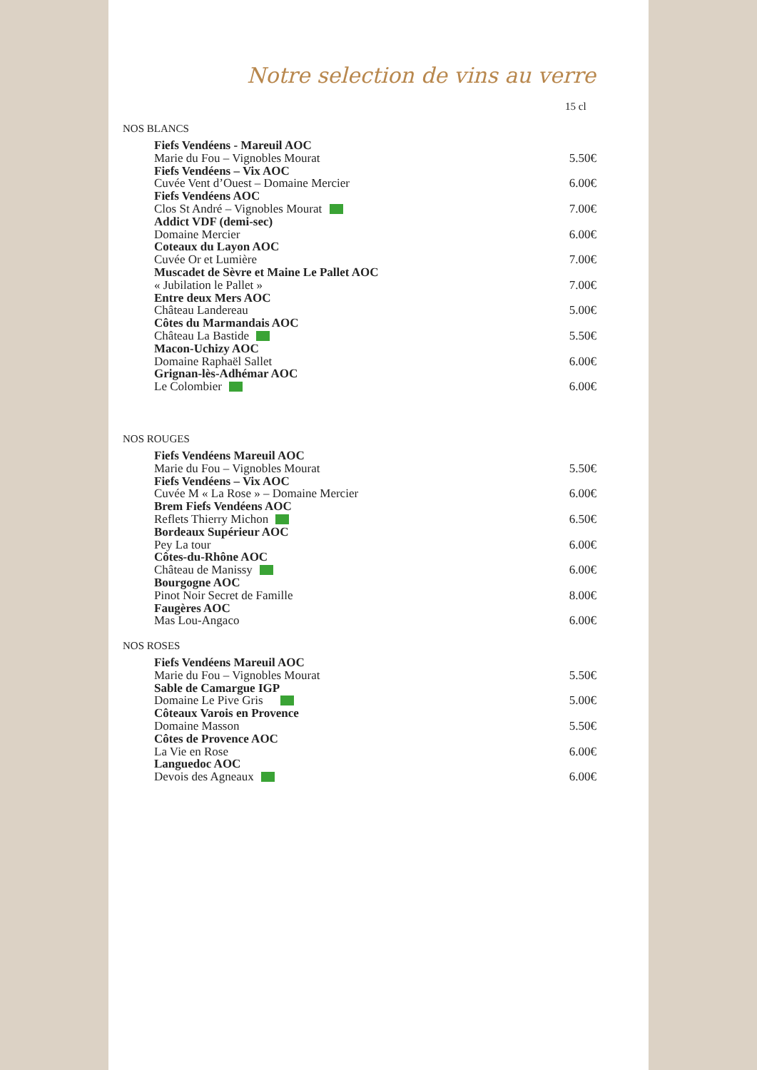Notre selection de vins au verre
15 cl
NOS BLANCS
| Fiefs Vendéens - Mareuil AOC | |
| Marie du Fou – Vignobles Mourat | 5.50€ |
| Fiefs Vendéens – Vix AOC | |
| Cuvée Vent d’Ouest – Domaine Mercier | 6.00€ |
| Fiefs Vendéens AOC | |
| Clos St André – Vignobles Mourat | 7.00€ |
| Addict VDF (demi-sec) | |
| Domaine Mercier | 6.00€ |
| Coteaux du Layon AOC | |
| Cuvée Or et Lumière | 7.00€ |
| Muscadet de Sèvre et Maine Le Pallet AOC | |
| « Jubilation le Pallet » | 7.00€ |
| Entre deux Mers AOC | |
| Château Landereau | 5.00€ |
| Côtes du Marmandais AOC | |
| Château La Bastide | 5.50€ |
| Macon-Uchizy AOC | |
| Domaine Raphaël Sallet | 6.00€ |
| Grignan-lès-Adhémar AOC | |
| Le Colombier | 6.00€ |
NOS ROUGES
| Fiefs Vendéens Mareuil AOC | |
| Marie du Fou – Vignobles Mourat | 5.50€ |
| Fiefs Vendéens – Vix AOC | |
| Cuvée M « La Rose » – Domaine Mercier | 6.00€ |
| Brem Fiefs Vendéens AOC | |
| Reflets Thierry Michon | 6.50€ |
| Bordeaux Supérieur AOC | |
| Pey La tour | 6.00€ |
| Côtes-du-Rhône AOC | |
| Château de Manissy | 6.00€ |
| Bourgogne AOC | |
| Pinot Noir Secret de Famille | 8.00€ |
| Faugères AOC | |
| Mas Lou-Angaco | 6.00€ |
NOS ROSES
| Fiefs Vendéens Mareuil AOC | |
| Marie du Fou – Vignobles Mourat | 5.50€ |
| Sable de Camargue IGP | |
| Domaine Le Pive Gris | 5.00€ |
| Côteaux Varois en Provence | |
| Domaine Masson | 5.50€ |
| Côtes de Provence AOC | |
| La Vie en Rose | 6.00€ |
| Languedoc AOC | |
| Devois des Agneaux | 6.00€ |